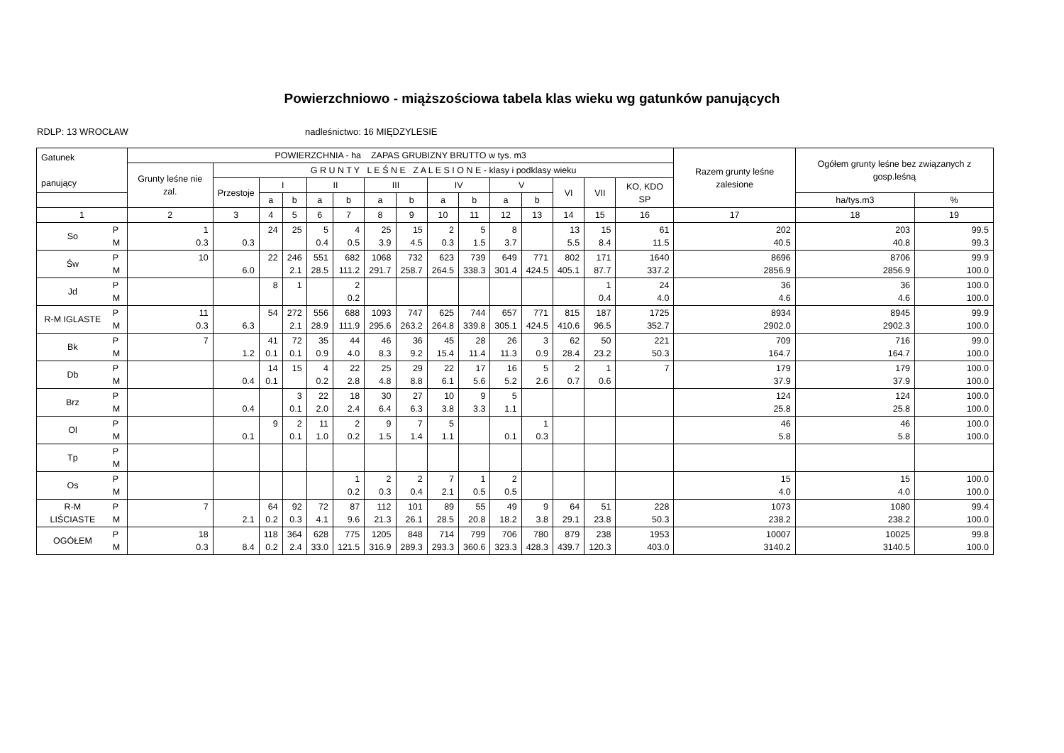Powierzchniowo - miąższościowa tabela klas wieku wg gatunków panujących
RDLP: 13 WROCŁAW nadleśnictwo: 16 MIĘDZYLESIE
| Gatunek panujący | | POWIERZCHNIA - ha ZAPAS GRUBIZNY BRUTTO w tys. m3 | | | | | | | | | | | | | | | Razem grunty leśne zalesione | Ogółem grunty leśne bez związanych z gosp.leśną | |
| --- | --- | --- | --- | --- | --- | --- | --- | --- | --- | --- | --- | --- | --- | --- | --- | --- | --- | --- | --- |
| | | Grunty leśne nie zal. | G R U N T Y L E Ś N E Z A L E S I O N E - klasy i podklasy wieku | | | | | | | | | | | | | | | | |
| | | | Przestoje | I | | II | | III | | IV | | V | | VI | VII | KO, KDO SP | | | |
| | | | | a | b | a | b | a | b | a | b | a | b | | | | | ha/tys.m3 | % |
| 1 | | 2 | 3 | 4 | 5 | 6 | 7 | 8 | 9 | 10 | 11 | 12 | 13 | 14 | 15 | 16 | 17 | 18 | 19 |
| So | P M | 1 0.3 | 0.3 | 24 | 25 | 5 0.4 | 4 0.5 | 25 3.9 | 15 4.5 | 2 0.3 | 5 1.5 | 8 3.7 | | 13 5.5 | 15 8.4 | 61 11.5 | 202 40.5 | 203 40.8 | 99.5 99.3 |
| Św | P M | 10 | 6.0 | 22 | 246 2.1 | 551 28.5 | 682 111.2 | 1068 291.7 | 732 258.7 | 623 264.5 | 739 338.3 | 649 301.4 | 771 424.5 | 802 405.1 | 171 87.7 | 1640 337.2 | 8696 2856.9 | 8706 2856.9 | 99.9 100.0 |
| Jd | P M | | | 8 | 1 | | 2 0.2 | | | | | | | | 1 0.4 | 24 4.0 | 36 4.6 | 36 4.6 | 100.0 100.0 |
| R-M IGLASTE | P M | 11 0.3 | 6.3 | 54 | 272 2.1 | 556 28.9 | 688 111.9 | 1093 295.6 | 747 263.2 | 625 264.8 | 744 339.8 | 657 305.1 | 771 424.5 | 815 410.6 | 187 96.5 | 1725 352.7 | 8934 2902.0 | 8945 2902.3 | 99.9 100.0 |
| Bk | P M | 7 | 1.2 | 41 0.1 | 72 0.1 | 35 0.9 | 44 4.0 | 46 8.3 | 36 9.2 | 45 15.4 | 28 11.4 | 26 11.3 | 3 0.9 | 62 28.4 | 50 23.2 | 221 50.3 | 709 164.7 | 716 164.7 | 99.0 100.0 |
| Db | P M | | 0.4 | 14 0.1 | 15 | 4 0.2 | 22 2.8 | 25 4.8 | 29 8.8 | 22 6.1 | 17 5.6 | 16 5.2 | 5 2.6 | 2 0.7 | 1 0.6 | 7 | 179 37.9 | 179 37.9 | 100.0 100.0 |
| Brz | P M | | 0.4 | | 3 0.1 | 22 2.0 | 18 2.4 | 30 6.4 | 27 6.3 | 10 3.8 | 9 3.3 | 5 1.1 | | | | | 124 25.8 | 124 25.8 | 100.0 100.0 |
| Ol | P M | | 0.1 | 9 | 2 0.1 | 11 1.0 | 2 0.2 | 9 1.5 | 7 1.4 | 5 1.1 | | 0.1 | 1 0.3 | | | | 46 5.8 | 46 5.8 | 100.0 100.0 |
| Tp | P M | | | | | | | | | | | | | | | | | | |
| Os | P M | | | | | | 1 0.2 | 2 0.3 | 2 0.4 | 7 2.1 | 1 0.5 | 2 0.5 | | | | | 15 4.0 | 15 4.0 | 100.0 100.0 |
| R-M LIŚCIASTE | P M | 7 | 2.1 | 64 0.2 | 92 0.3 | 72 4.1 | 87 9.6 | 112 21.3 | 101 26.1 | 89 28.5 | 55 20.8 | 49 18.2 | 9 3.8 | 64 29.1 | 51 23.8 | 228 50.3 | 1073 238.2 | 1080 238.2 | 99.4 100.0 |
| OGÓŁEM | P M | 18 0.3 | 8.4 | 118 0.2 | 364 2.4 | 628 33.0 | 775 121.5 | 1205 316.9 | 848 289.3 | 714 293.3 | 799 360.6 | 706 323.3 | 780 428.3 | 879 439.7 | 238 120.3 | 1953 403.0 | 10007 3140.2 | 10025 3140.5 | 99.8 100.0 |